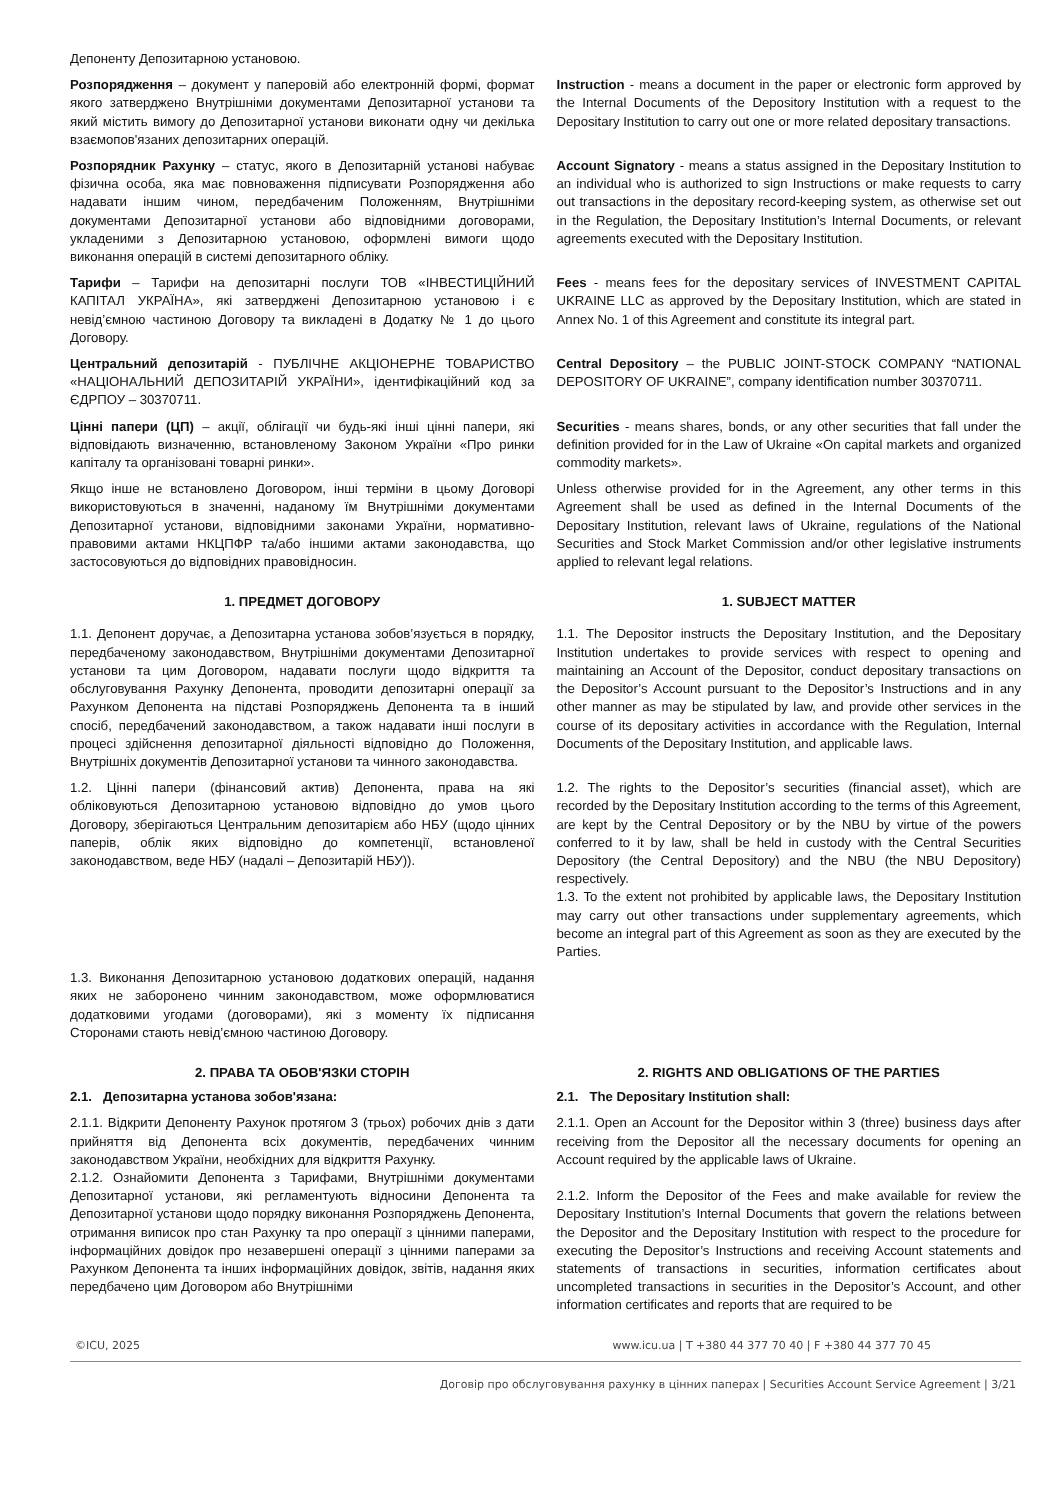Депоненту Депозитарною установою.
Розпорядження – документ у паперовій або електронній формі, формат якого затверджено Внутрішніми документами Депозитарної установи та який містить вимогу до Депозитарної установи виконати одну чи декілька взаємопов'язаних депозитарних операцій.
Instruction - means a document in the paper or electronic form approved by the Internal Documents of the Depository Institution with a request to the Depositary Institution to carry out one or more related depositary transactions.
Розпорядник Рахунку – статус, якого в Депозитарній установі набуває фізична особа, яка має повноваження підписувати Розпорядження або надавати іншим чином, передбаченим Положенням, Внутрішніми документами Депозитарної установи або відповідними договорами, укладеними з Депозитарною установою, оформлені вимоги щодо виконання операцій в системі депозитарного обліку.
Account Signatory - means a status assigned in the Depositary Institution to an individual who is authorized to sign Instructions or make requests to carry out transactions in the depositary record-keeping system, as otherwise set out in the Regulation, the Depositary Institution’s Internal Documents, or relevant agreements executed with the Depositary Institution.
Тарифи – Тарифи на депозитарні послуги ТОВ «ІНВЕСТИЦІЙНИЙ КАПІТАЛ УКРАЇНА», які затверджені Депозитарною установою і є невід’ємною частиною Договору та викладені в Додатку № 1 до цього Договору.
Fees - means fees for the depositary services of INVESTMENT CAPITAL UKRAINE LLC as approved by the Depositary Institution, which are stated in Annex No. 1 of this Agreement and constitute its integral part.
Центральний депозитарій - ПУБЛІЧНЕ АКЦІОНЕРНЕ ТОВАРИСТВО «НАЦІОНАЛЬНИЙ ДЕПОЗИТАРІЙ УКРАЇНИ», ідентифікаційний код за ЄДРПОУ – 30370711.
Central Depository – the PUBLIC JOINT-STOCK COMPANY “NATIONAL DEPOSITORY OF UKRAINE”, company identification number 30370711.
Цінні папери (ЦП) – акції, облігації чи будь-які інші цінні папери, які відповідають визначенню, встановленому Законом України «Про ринки капіталу та організовані товарні ринки».
Securities - means shares, bonds, or any other securities that fall under the definition provided for in the Law of Ukraine «On capital markets and organized commodity markets».
Якщо інше не встановлено Договором, інші терміни в цьому Договорі використовуються в значенні, наданому їм Внутрішніми документами Депозитарної установи, відповідними законами України, нормативно-правовими актами НКЦПФР та/або іншими актами законодавства, що застосовуються до відповідних правовідносин.
Unless otherwise provided for in the Agreement, any other terms in this Agreement shall be used as defined in the Internal Documents of the Depositary Institution, relevant laws of Ukraine, regulations of the National Securities and Stock Market Commission and/or other legislative instruments applied to relevant legal relations.
1. ПРЕДМЕТ ДОГОВОРУ 1. SUBJECT MATTER
1.1. Депонент доручає, а Депозитарна установа зобов’язується в порядку, передбаченому законодавством, Внутрішніми документами Депозитарної установи та цим Договором, надавати послуги щодо відкриття та обслуговування Рахунку Депонента, проводити депозитарні операції за Рахунком Депонента на підставі Розпоряджень Депонента та в інший спосіб, передбачений законодавством, а також надавати інші послуги в процесі здійснення депозитарної діяльності відповідно до Положення, Внутрішніх документів Депозитарної установи та чинного законодавства.
1.1. The Depositor instructs the Depositary Institution, and the Depositary Institution undertakes to provide services with respect to opening and maintaining an Account of the Depositor, conduct depositary transactions on the Depositor’s Account pursuant to the Depositor’s Instructions and in any other manner as may be stipulated by law, and provide other services in the course of its depositary activities in accordance with the Regulation, Internal Documents of the Depositary Institution, and applicable laws.
1.2. Цінні папери (фінансовий актив) Депонента, права на які обліковуються Депозитарною установою відповідно до умов цього Договору, зберігаються Центральним депозитарієм або НБУ (щодо цінних паперів, облік яких відповідно до компетенції, встановленої законодавством, веде НБУ (надалі – Депозитарій НБУ)).
1.2. The rights to the Depositor’s securities (financial asset), which are recorded by the Depositary Institution according to the terms of this Agreement, are kept by the Central Depository or by the NBU by virtue of the powers conferred to it by law, shall be held in custody with the Central Securities Depository (the Central Depository) and the NBU (the NBU Depository) respectively.
1.3. To the extent not prohibited by applicable laws, the Depositary Institution may carry out other transactions under supplementary agreements, which become an integral part of this Agreement as soon as they are executed by the Parties.
1.3. Виконання Депозитарною установою додаткових операцій, надання яких не заборонено чинним законодавством, може оформлюватися додатковими угодами (договорами), які з моменту їх підписання Сторонами стають невід’ємною частиною Договору.
2. ПРАВА ТА ОБОВ'ЯЗКИ СТОРІН
2.1. Депозитарна установа зобов'язана:
2. RIGHTS AND OBLIGATIONS OF THE PARTIES
2.1. The Depositary Institution shall:
2.1.1. Відкрити Депоненту Рахунок протягом 3 (трьох) робочих днів з дати прийняття від Депонента всіх документів, передбачених чинним законодавством України, необхідних для відкриття Рахунку.
2.1.2. Ознайомити Депонента з Тарифами, Внутрішніми документами Депозитарної установи, які регламентують відносини Депонента та Депозитарної установи щодо порядку виконання Розпоряджень Депонента, отримання виписок про стан Рахунку та про операції з цінними паперами, інформаційних довідок про незавершені операції з цінними паперами за Рахунком Депонента та інших інформаційних довідок, звітів, надання яких передбачено цим Договором або Внутрішніми
2.1.1. Open an Account for the Depositor within 3 (three) business days after receiving from the Depositor all the necessary documents for opening an Account required by the applicable laws of Ukraine.
2.1.2. Inform the Depositor of the Fees and make available for review the Depositary Institution’s Internal Documents that govern the relations between the Depositor and the Depositary Institution with respect to the procedure for executing the Depositor’s Instructions and receiving Account statements and statements of transactions in securities, information certificates about uncompleted transactions in securities in the Depositor’s Account, and other information certificates and reports that are required to be
©ICU, 2025 www.icu.ua | T +380 44 377 70 40 | F +380 44 377 70 45
Договір про обслуговування рахунку в цінних паперах | Securities Account Service Agreement | 3/21